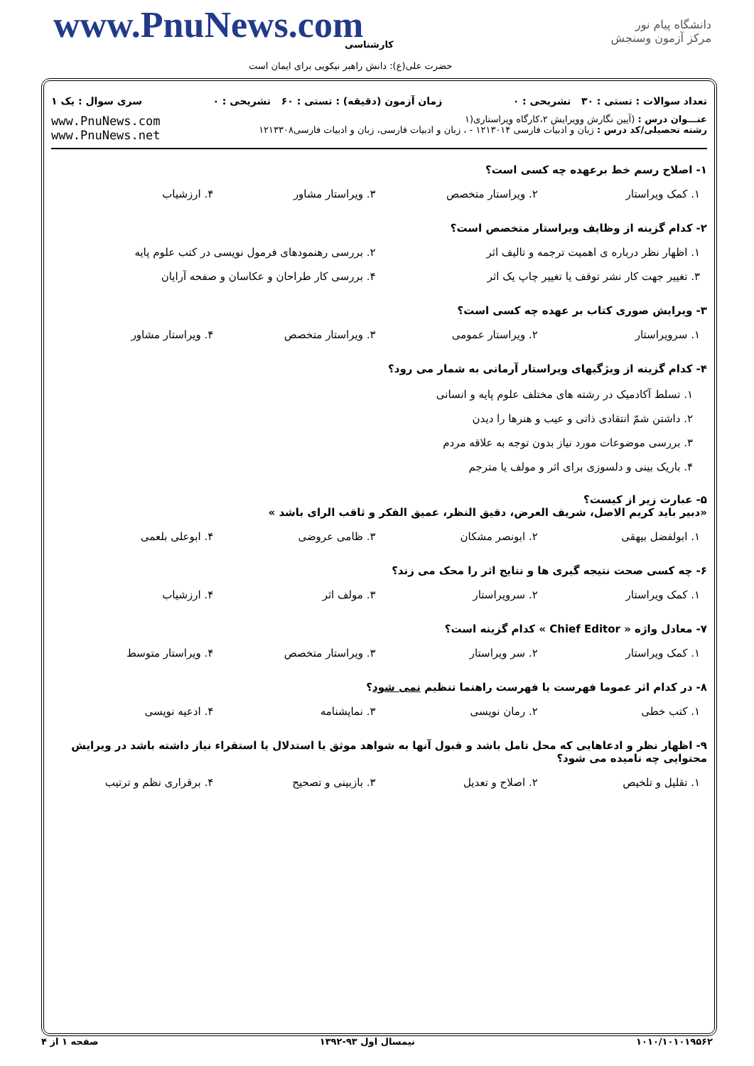دانشگاه پیام نور
مرکز آزمون وسنجش
www.PnuNews.com کارشناسی
حضرت علی(ع): دانش راهبر نیکویی برای ایمان است
تعداد سوالات : تستی : ۳۰ تشریحی : ۰ زمان آزمون (دقیقه) : تستی : ۶۰ تشریحی : ۰ سری سوال : یک ۱
عنـــوان درس : (آیین نگارش وویرایش ۲،کارگاه ویراستاری(۱
رشته تحصیلی/کد درس : زبان و ادبیات فارسی ۱۲۱۳۰۱۴ - ، زبان و ادبیات فارسی، زبان و ادبیات فارسی۱۲۱۳۳۰۸
www.PnuNews.com
www.PnuNews.net
۱- اصلاح رسم خط برعهده چه کسی است؟
۱. کمک ویراستار ۲. ویراستار متخصص ۳. ویراستار مشاور ۴. ارزشیاب
۲- کدام گزینه از وظایف ویراستار متخصص است؟
۱. اظهار نظر درباره ی اهمیت ترجمه و تالیف اثر ۲. بررسی رهنمودهای فرمول نویسی در کتب علوم پایه
۳. تغییر جهت کار نشر توقف یا تغییر چاپ یک اثر ۴. بررسی کار طراحان و عکاسان و صفحه آرایان
۳- ویرایش صوری کتاب بر عهده چه کسی است؟
۱. سرویراستار ۲. ویراستار عمومی ۳. ویراستار متخصص ۴. ویراستار مشاور
۴- کدام گزینه از ویژگیهای ویراستار آرمانی به شمار می رود؟
۱. تسلط آکادمیک در رشته های مختلف علوم پایه و انسانی
۲. داشتن شمّ انتقادی ذاتی و عیب و هنرها را دیدن
۳. بررسی موضوعات مورد نیاز بدون توجه به علاقه مردم
۴. باریک بینی و دلسوزی برای اثر و مولف یا مترجم
۵- عبارت زیر از کیست؟
«دبیر باید کریم الاصل، شریف العرض، دقیق النظر، عمیق الفکر و ثاقب الرای باشد »
۱. ابولفضل بیهقی ۲. ابونصر مشکان ۳. ظامی عروضی ۴. ابوعلی بلعمی
۶- چه کسی صحت نتیجه گیری ها و نتایج اثر را محک می زند؟
۱. کمک ویراستار ۲. سرویراستار ۳. مولف اثر ۴. ارزشیاب
۷- معادل واژه « Chief Editor » کدام گزینه است؟
۱. کمک ویراستار ۲. سر ویراستار ۳. ویراستار متخصص ۴. ویراستار متوسط
۸- در کدام اثر عموما فهرست یا فهرست راهنما تنظیم نمی شود؟
۱. کتب خطی ۲. رمان نویسی ۳. نمایشنامه ۴. ادعیه نویسی
۹- اظهار نظر و ادعاهایی که محل تامل باشد و قبول آنها به شواهد موثق یا استدلال یا استقراء نیاز داشته باشد در ویرایش محتوایی چه نامیده می شود؟
۱. تقلیل و تلخیص ۲. اصلاح و تعدیل ۳. بازبینی و تصحیح ۴. برقراری نظم و ترتیب
۱۰۱۰/۱۰۱۰۱۹۵۶۲ نیمسال اول ۹۳-۱۳۹۲ صفحه ۱ از ۴